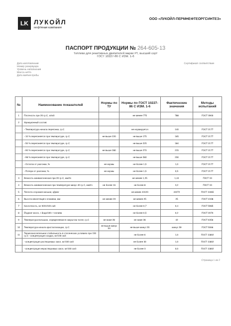LK
ЛУКОЙЛ
нефтяная компания
ООО «ЛУКОЙЛ-ПЕРМНЕФТЕОРГСИНТЕЗ»
ПАСПОРТ ПРОДУКЦИИ № 264-605-13
Топливо для реактивных двигателей марки РТ, высший сорт
ГОСТ 10227-86 С ИЗМ. 1-6
Дата изготовления
Номер резервуара
Уровень наполнения
Масса нетто
Дата взятия пробы
Сертификат соответствия
| № | Наименование показателей | Нормы по ТУ | Нормы по ГОСТ 10227-86 С ИЗМ. 1-6 | Фактические значения | Методы испытаний |
| --- | --- | --- | --- | --- | --- |
| 1 | Плотность при 20 гр.С, кг/м3 | | не менее 775 | 788 | ГОСТ 3900 |
| 2 | Фракционный состав: | | | | |
| | - Температура начала перегонки, гр.С | | не нормируется | 140 | ГОСТ 2177 |
| | - 10 % перегоняется при температуре, гр.С | не выше 220 | не выше 175 | 165 | ГОСТ 2177 |
| | - 50 % перегоняется при температуре, гр.С | | не выше 225 | 184 | ГОСТ 2177 |
| | - 90 % перегоняется при температуре, гр.С | не выше 280 | не выше 270 | 215 | ГОСТ 2177 |
| | - 98 % перегоняется при температуре, гр.С | | не выше 280 | 230 | ГОСТ 2177 |
| | - Остаток от разгонки, % | не нормы | не более 1,5 | 1,0 | ГОСТ 2177 |
| | - Потери от разгонки, % | не нормы | не более 1,5 | 0,5 | ГОСТ 2177 |
| 3 | Вязкость кинематическая при 20 гр.С, мм2/с | | не менее 1,25 | 1,44 | ГОСТ 33 |
| 4 | Вязкость кинематическая при температуре минус 40 гр.С, мм2/с | не более 16 | не более 8 | 3,2 | ГОСТ 33 |
| 5 | Теплота сгорания низшая, кДж/кг | | не менее 43120 | 43272 | ГОСТ 11065 |
| 6 | Высота некоптящего пламени, мм | не менее 20 | не менее 25 | 25 | ГОСТ 4338 |
| 7 | Кислотность, мг КОН/100 см3 | | не более 0,7 | 0,4 | ГОСТ 5985 |
| 8 | Йодное число, г йода/100 г топлива | | не более 0,5 | 0,2 | ГОСТ 2070 |
| 9 | Температура вспышки, определяемая в закрытом тигле, гр.С | не ниже 28 | не ниже 28 | 42 | ГОСТ 6356 |
| 10 | Температура начала кристаллизации, гр.С | не выше минус 50 | не выше минус 55 | минус 59 | ГОСТ 5066 |
| 11 | Термоокислительная стабильность в статических условиях при 150 гр.С - концентрация осадка, мг/100 см3 | | не более 6 | 1,0 | ГОСТ 11802 |
| | - концентрация растворимых смол, мг/100 см3 | | не более 30 | 1,0 | ГОСТ 11802 |
| | - концентрация нерастворимых смол, мг/100 см3 | | не более 3 | 0,0 | ГОСТ 11802 |
Страница 1 из 2